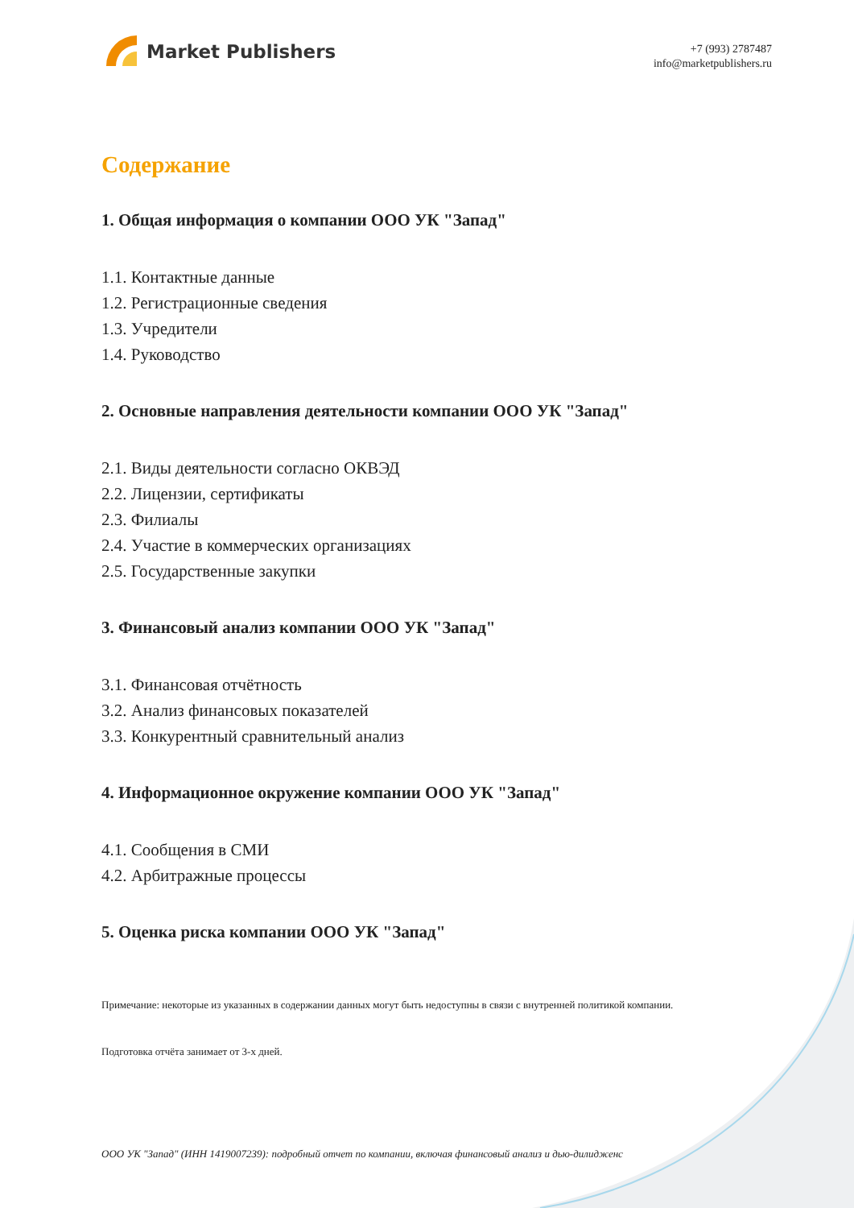Market Publishers
+7 (993) 2787487
info@marketpublishers.ru
Содержание
1. Общая информация о компании ООО УК "Запад"
1.1. Контактные данные
1.2. Регистрационные сведения
1.3. Учредители
1.4. Руководство
2. Основные направления деятельности компании ООО УК "Запад"
2.1. Виды деятельности согласно ОКВЭД
2.2. Лицензии, сертификаты
2.3. Филиалы
2.4. Участие в коммерческих организациях
2.5. Государственные закупки
3. Финансовый анализ компании ООО УК "Запад"
3.1. Финансовая отчётность
3.2. Анализ финансовых показателей
3.3. Конкурентный сравнительный анализ
4. Информационное окружение компании ООО УК "Запад"
4.1. Сообщения в СМИ
4.2. Арбитражные процессы
5. Оценка риска компании ООО УК "Запад"
Примечание: некоторые из указанных в содержании данных могут быть недоступны в связи с внутренней политикой компании.
Подготовка отчёта занимает от 3-х дней.
ООО УК "Запад" (ИНН 1419007239): подробный отчет по компании, включая финансовый анализ и дью-дилидженс